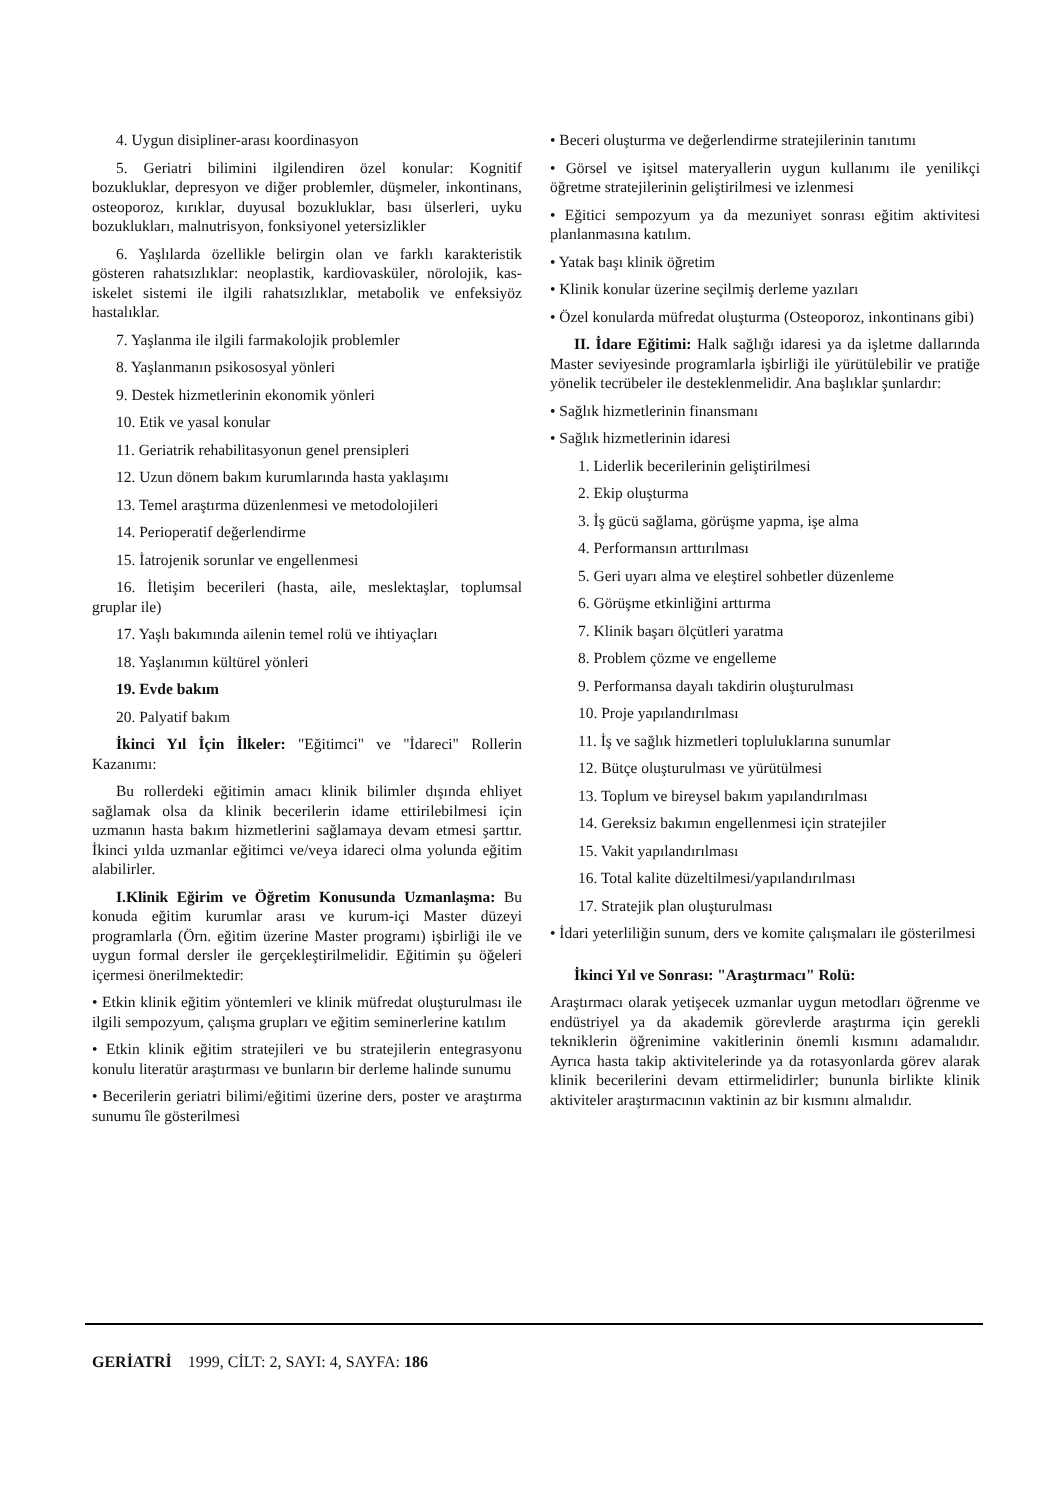4. Uygun disipliner-arası koordinasyon
5. Geriatri bilimini ilgilendiren özel konular: Kognitif bozukluklar, depresyon ve diğer problemler, düşmeler, inkontinans, osteoporoz, kırıklar, duyusal bozukluklar, bası ülserleri, uyku bozuklukları, malnutrisyon, fonksiyonel yetersizlikler
6. Yaşlılarda özellikle belirgin olan ve farklı karakteristik gösteren rahatsızlıklar: neoplastik, kardiovasküler, nörolojik, kas-iskelet sistemi ile ilgili rahatsızlıklar, metabolik ve enfeksiyöz hastalıklar.
7. Yaşlanma ile ilgili farmakolojik problemler
8. Yaşlanmanın psikososyal yönleri
9. Destek hizmetlerinin ekonomik yönleri
10. Etik ve yasal konular
11. Geriatrik rehabilitasyonun genel prensipleri
12. Uzun dönem bakım kurumlarında hasta yaklaşımı
13. Temel araştırma düzenlenmesi ve metodolojileri
14. Perioperatif değerlendirme
15. İatrojenik sorunlar ve engellenmesi
16. İletişim becerileri (hasta, aile, meslektaşlar, toplumsal gruplar ile)
17. Yaşlı bakımında ailenin temel rolü ve ihtiyaçları
18. Yaşlanımın kültürel yönleri
19. Evde bakım
20. Palyatif bakım
İkinci Yıl İçin İlkeler: "Eğitimci" ve "İdareci" Rollerin Kazanımı:
Bu rollerdeki eğitimin amacı klinik bilimler dışında ehliyet sağlamak olsa da klinik becerilerin idame ettirilebilmesi için uzmanın hasta bakım hizmetlerini sağlamaya devam etmesi şarttır. İkinci yılda uzmanlar eğitimci ve/veya idareci olma yolunda eğitim alabilirler.
I.Klinik Eğirim ve Öğretim Konusunda Uzmanlaşma: Bu konuda eğitim kurumlar arası ve kurum-içi Master düzeyi programlarla (Örn. eğitim üzerine Master programı) işbirliği ile ve uygun formal dersler ile gerçekleştirilmelidir. Eğitimin şu öğeleri içermesi önerilmektedir:
• Etkin klinik eğitim yöntemleri ve klinik müfredat oluşturulması ile ilgili sempozyum, çalışma grupları ve eğitim seminerlerine katılım
• Etkin klinik eğitim stratejileri ve bu stratejilerin entegrasyonu konulu literatür araştırması ve bunların bir derleme halinde sunumu
• Becerilerin geriatri bilimi/eğitimi üzerine ders, poster ve araştırma sunumu île gösterilmesi
• Beceri oluşturma ve değerlendirme stratejilerinin tanıtımı
• Görsel ve işitsel materyallerin uygun kullanımı ile yenilikçi öğretme stratejilerinin geliştirilmesi ve izlenmesi
• Eğitici sempozyum ya da mezuniyet sonrası eğitim aktivitesi planlanmasına katılım.
• Yatak başı klinik öğretim
• Klinik konular üzerine seçilmiş derleme yazıları
• Özel konularda müfredat oluşturma (Osteoporoz, inkontinans gibi)
II. İdare Eğitimi: Halk sağlığı idaresi ya da işletme dallarında Master seviyesinde programlarla işbirliği ile yürütülebilir ve pratiğe yönelik tecrübeler ile desteklenmelidir. Ana başlıklar şunlardır:
• Sağlık hizmetlerinin finansmanı
• Sağlık hizmetlerinin idaresi
1. Liderlik becerilerinin geliştirilmesi
2. Ekip oluşturma
3. İş gücü sağlama, görüşme yapma, işe alma
4. Performansın arttırılması
5. Geri uyarı alma ve eleştirel sohbetler düzenleme
6. Görüşme etkinliğini arttırma
7. Klinik başarı ölçütleri yaratma
8. Problem çözme ve engelleme
9. Performansa dayalı takdirin oluşturulması
10. Proje yapılandırılması
11. İş ve sağlık hizmetleri topluluklarına sunumlar
12. Bütçe oluşturulması ve yürütülmesi
13. Toplum ve bireysel bakım yapılandırılması
14. Gereksiz bakımın engellenmesi için stratejiler
15. Vakit yapılandırılması
16. Total kalite düzeltilmesi/yapılandırılması
17. Stratejik plan oluşturulması
• İdari yeterliliğin sunum, ders ve komite çalışmaları ile gösterilmesi
İkinci Yıl ve Sonrası: "Araştırmacı" Rolü:
Araştırmacı olarak yetişecek uzmanlar uygun metodları öğrenme ve endüstriyel ya da akademik görevlerde araştırma için gerekli tekniklerin öğrenimine vakitlerinin önemli kısmını adamalıdır. Ayrıca hasta takip aktivitelerinde ya da rotasyonlarda görev alarak klinik becerilerini devam ettirmelidirler; bununla birlikte klinik aktiviteler araştırmacının vaktinin az bir kısmını almalıdır.
GERİATRİ 1999, CİLT: 2, SAYI: 4, SAYFA: 186